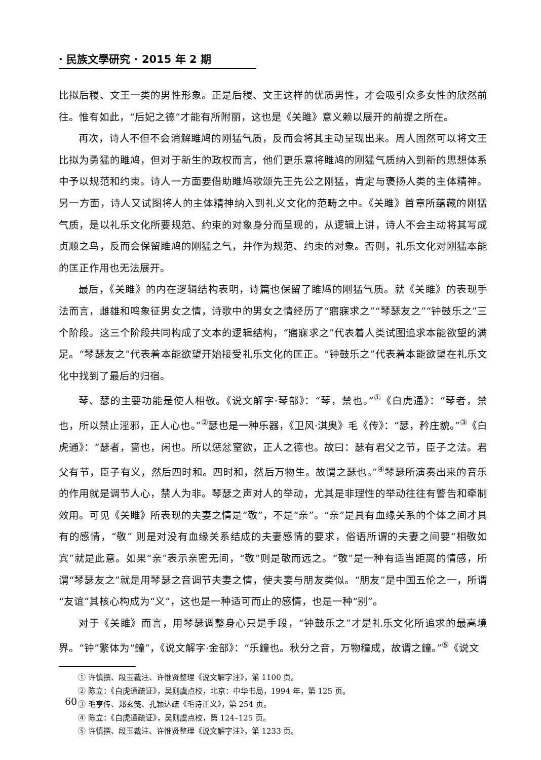· 民族文學研究 · 2015 年 2 期
比拟后稷、文王一类的男性形象。正是后稷、文王这样的优质男性，才会吸引众多女性的欣然前往。惟有如此，“后妃之德”才能有所附丽，这也是《关雎》意义赖以展开的前提之所在。
再次，诗人不但不会消解雎鸠的刚猛气质，反而会将其主动呈现出来。周人固然可以将文王比拟为勇猛的雎鸠，但对于新生的政权而言，他们更乐意将雎鸠的刚猛气质纳入到新的思想体系中予以规范和约束。诗人一方面要借助雎鸠歌颂先王先公之刚猛，肯定与褒扬人类的主体精神。另一方面，诗人又试图将人的主体精神纳入到礼义文化的范畴之中。《关雎》首章所蕴藏的刚猛气质，是以礼乐文化所要规范、约束的对象身分而呈现的，从逻辑上讲，诗人不会主动将其写成贞顺之鸟，反而会保留雎鸠的刚猛之气，并作为规范、约束的对象。否则，礼乐文化对刚猛本能的匡正作用也无法展开。
最后，《关雎》的内在逻辑结构表明，诗篇也保留了雎鸠的刚猛气质。就《关雎》的表现手法而言，雌雄和鸣象征男女之情，诗歌中的男女之情经历了“寤寐求之”“琴瑟友之”“钟鼓乐之”三个阶段。这三个阶段共同构成了文本的逻辑结构，“寤寐求之”代表着人类试图追求本能欲望的满足。“琴瑟友之”代表着本能欲望开始接受礼乐文化的匡正。“钟鼓乐之”代表着本能欲望在礼乐文化中找到了最后的归宿。
琴、瑟的主要功能是使人相敬。《说文解字·琴部》：“琴，禁也。”<sup>①</sup>《白虎通》：“琴者，禁也，所以禁止淫邪，正人心也。”<sup>②</sup>瑟也是一种乐器，《卫风·淇奥》毛《传》：“瑟，矜庄貌。”<sup>③</sup>《白虎通》：“瑟者，啬也，闲也。所以惩忿窒欲，正人之德也。故曰：瑟有君父之节，臣子之法。君父有节，臣子有义，然后四时和。四时和，然后万物生。故谓之瑟也。”<sup>④</sup>琴瑟所演奏出来的音乐的作用就是调节人心，禁人为非。琴瑟之声对人的举动，尤其是非理性的举动往往有警告和牵制效用。可见《关雎》所表现的夫妻之情是“敬”，不是“亲”。“亲”是具有血缘关系的个体之间才具有的感情，“敬” 则是对没有血缘关系结成的夫妻感情的要求，俗语所谓的夫妻之间要“相敬如宾”就是此意。如果“亲”表示亲密无间，“敬”则是敬而远之。“敬”是一种有适当距离的情感，所谓“琴瑟友之”就是用琴瑟之音调节夫妻之情，使夫妻与朋友类似。“朋友”是中国五伦之一，所谓“友谊”其核心构成为“义”，这也是一种适可而止的感情，也是一种“别”。
对于《关雎》而言，用琴瑟调整身心只是手段，“钟鼓乐之”才是礼乐文化所追求的最高境界。“钟”繁体为“鐘”，《说文解字·金部》：“乐鐘也。秋分之音，万物穜成，故谓之鐘。”<sup>⑤</sup>《说文
① 许慎撰、段玉裁注、许惟贤整理《说文解字注》，第 1100 页。
② 陈立：《白虎通疏证》，吴则虞点校，北京：中华书局，1994 年，第 125 页。
③ 毛亨传、郑玄笺、孔颖达疏《毛诗正义》，第 254 页。
④ 陈立：《白虎通疏证》，吴则虞点校，第 124–125 页。
⑤ 许慎撰、段玉裁注、许惟贤整理《说文解字注》，第 1233 页。
60